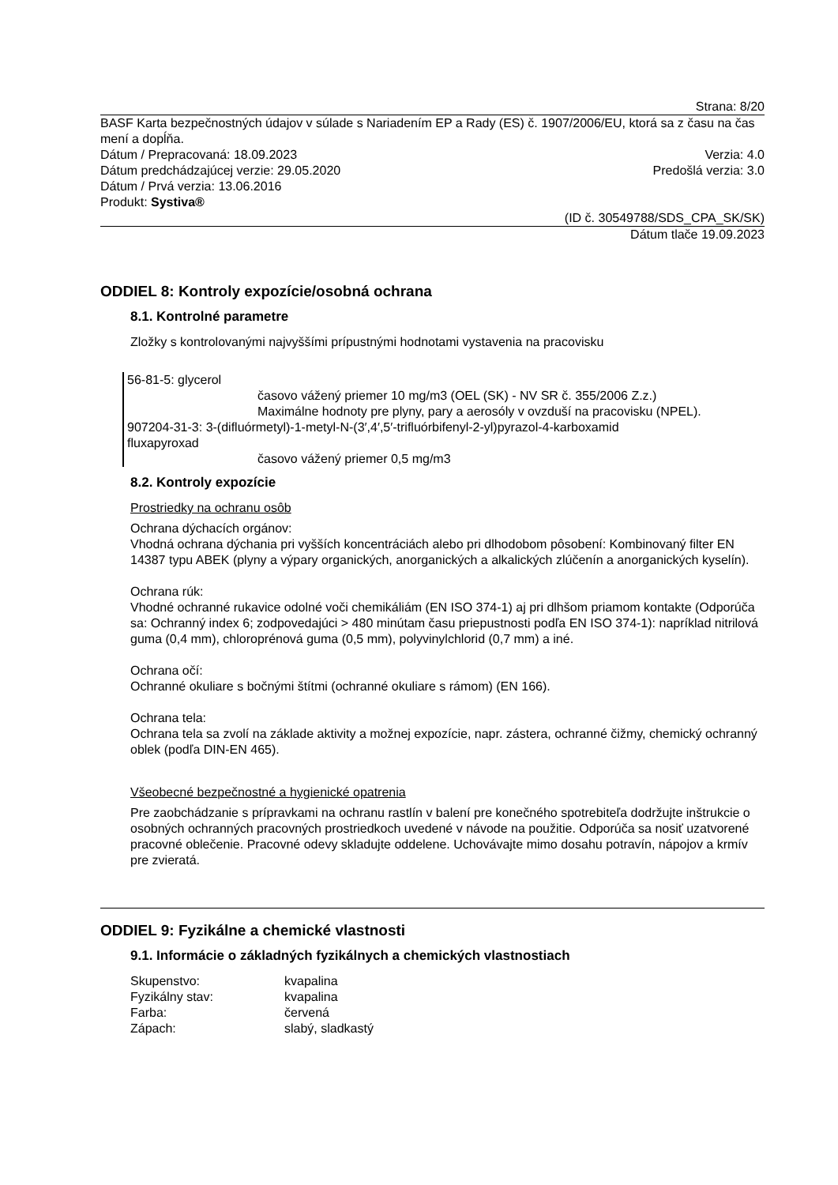Strana: 8/20
BASF Karta bezpečnostných údajov v súlade s Nariadením EP a Rady (ES) č. 1907/2006/EU, ktorá sa z času na čas mení a dopĺňa.
Dátum / Prepracovaná: 18.09.2023 Verzia: 4.0
Dátum predchádzajúcej verzie: 29.05.2020 Predošlá verzia: 3.0
Dátum / Prvá verzia: 13.06.2016
Produkt: Systiva®
(ID č. 30549788/SDS_CPA_SK/SK)
Dátum tlače 19.09.2023
ODDIEL 8: Kontroly expozície/osobná ochrana
8.1. Kontrolné parametre
Zložky s kontrolovanými najvyššími prípustnými hodnotami vystavenia na pracovisku
56-81-5: glycerol
časovo vážený priemer 10 mg/m3 (OEL (SK) - NV SR č. 355/2006 Z.z.)
Maximálne hodnoty pre plyny, pary a aerosóly v ovzduší na pracovisku (NPEL).
907204-31-3: 3-(difluórmetyl)-1-metyl-N-(3′,4′,5′-trifluórbifenyl-2-yl)pyrazol-4-karboxamid
fluxapyroxad
časovo vážený priemer 0,5 mg/m3
8.2. Kontroly expozície
Prostriedky na ochranu osôb
Ochrana dýchacích orgánov:
Vhodná ochrana dýchania pri vyšších koncentráciách alebo pri dlhodobom pôsobení: Kombinovaný filter EN 14387 typu ABEK (plyny a výpary organických, anorganických a alkalických zlúčenín a anorganických kyselín).
Ochrana rúk:
Vhodné ochranné rukavice odolné voči chemikáliám (EN ISO 374-1) aj pri dlhšom priamom kontakte (Odporúča sa: Ochranný index 6; zodpovedajúci > 480 minútam času priepustnosti podľa EN ISO 374-1): napríklad nitrilová guma (0,4 mm), chloroprénová guma (0,5 mm), polyvinylchlorid (0,7 mm) a iné.
Ochrana očí:
Ochranné okuliare s bočnými štítmi (ochranné okuliare s rámom) (EN 166).
Ochrana tela:
Ochrana tela sa zvolí na základe aktivity a možnej expozície, napr. zástera, ochranné čižmy, chemický ochranný oblek (podľa DIN-EN 465).
Všeobecné bezpečnostné a hygienické opatrenia
Pre zaobchádzanie s prípravkami na ochranu rastlín v balení pre konečného spotrebiteľa dodržujte inštrukcie o osobných ochranných pracovných prostriedkoch uvedené v návode na použitie. Odporúča sa nosiť uzatvorené pracovné oblečenie. Pracovné odevy skladujte oddelene. Uchovávajte mimo dosahu potravín, nápojov a krmív pre zvieratá.
ODDIEL 9: Fyzikálne a chemické vlastnosti
9.1. Informácie o základných fyzikálnych a chemických vlastnostiach
| Skupenstvo: | kvapalina |
| Fyzikálny stav: | kvapalina |
| Farba: | červená |
| Zápach: | slabý, sladkastý |